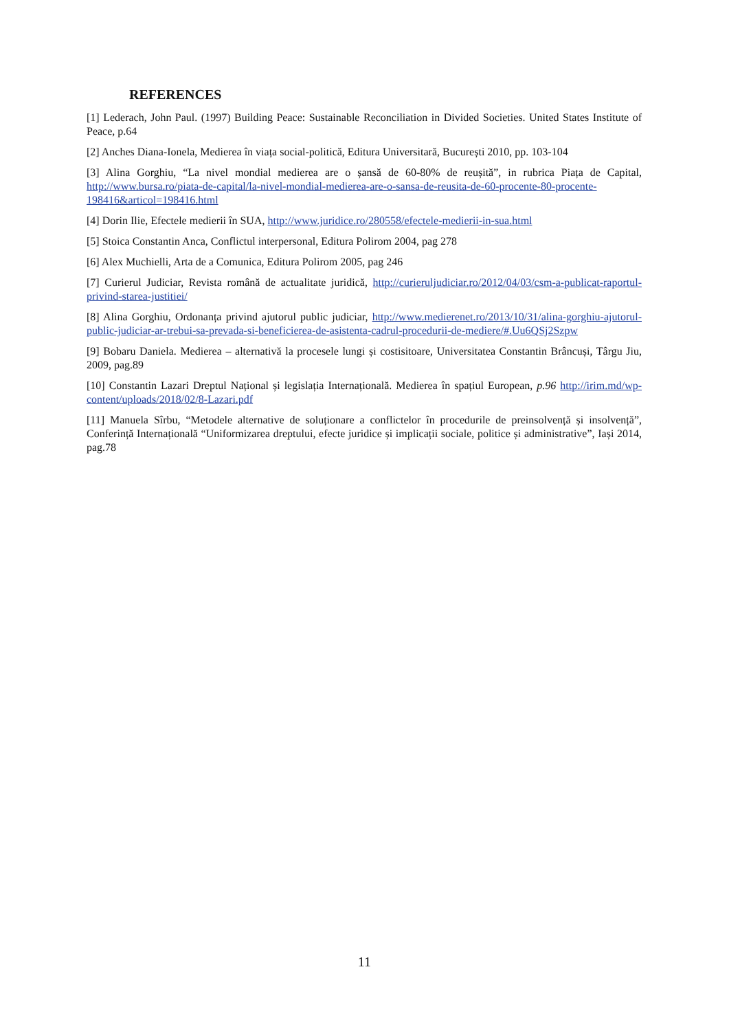REFERENCES
[1] Lederach, John Paul. (1997) Building Peace: Sustainable Reconciliation in Divided Societies. United States Institute of Peace, p.64
[2] Anches Diana-Ionela, Medierea în viața social-politică, Editura Universitară, București 2010, pp. 103-104
[3] Alina Gorghiu, “La nivel mondial medierea are o șansă de 60-80% de reușită”, in rubrica Piața de Capital, http://www.bursa.ro/piata-de-capital/la-nivel-mondial-medierea-are-o-sansa-de-reusita-de-60-procente-80-procente-198416&articol=198416.html
[4] Dorin Ilie, Efectele medierii în SUA, http://www.juridice.ro/280558/efectele-medierii-in-sua.html
[5] Stoica Constantin Anca, Conflictul interpersonal, Editura Polirom 2004, pag 278
[6] Alex Muchielli, Arta de a Comunica, Editura Polirom 2005, pag 246
[7] Curierul Judiciar, Revista română de actualitate juridică, http://curieruljudiciar.ro/2012/04/03/csm-a-publicat-raportul-privind-starea-justitiei/
[8] Alina Gorghiu, Ordonanța privind ajutorul public judiciar, http://www.medierenet.ro/2013/10/31/alina-gorghiu-ajutorul-public-judiciar-ar-trebui-sa-prevada-si-beneficierea-de-asistenta-cadrul-procedurii-de-mediere/#.Uu6QSj2Szpw
[9] Bobaru Daniela. Medierea – alternativă la procesele lungi și costisitoare, Universitatea Constantin Brâncuși, Târgu Jiu, 2009, pag.89
[10] Constantin Lazari Dreptul Național și legislația Internațională. Medierea în spațiul European, p.96 http://irim.md/wp-content/uploads/2018/02/8-Lazari.pdf
[11] Manuela Sîrbu, “Metodele alternative de soluționare a conflictelor în procedurile de preinsolvență și insolvență”, Conferință Internațională “Uniformizarea dreptului, efecte juridice și implicații sociale, politice și administrative”, Iași 2014, pag.78
11